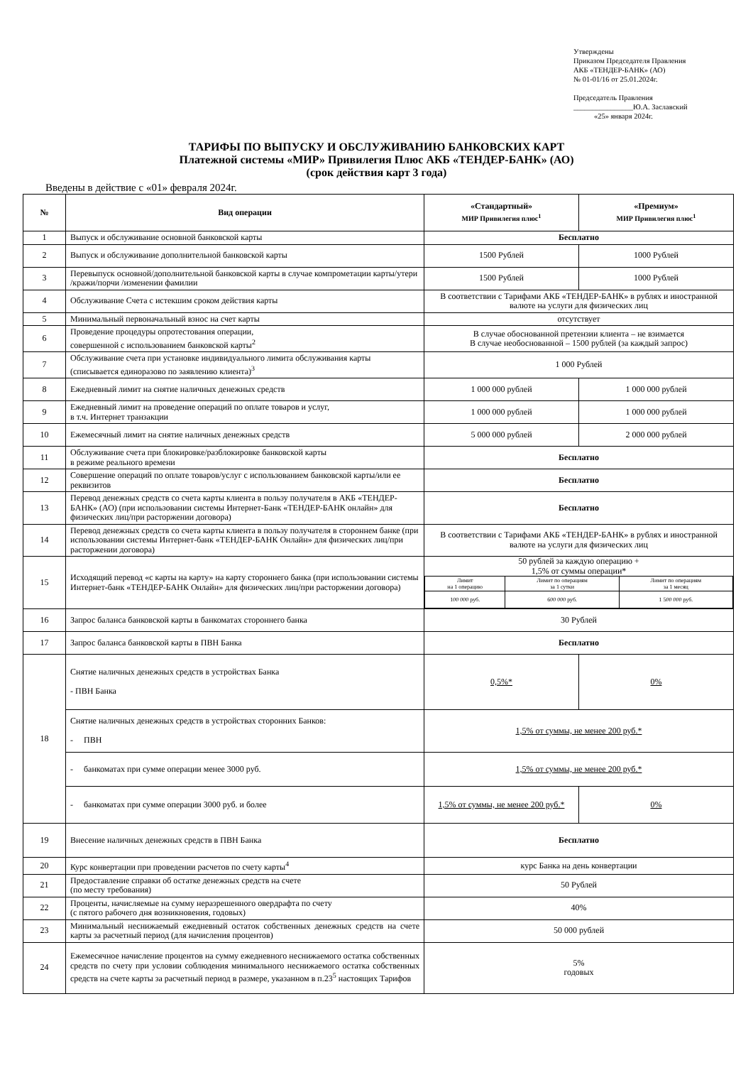Утверждены
Приказом Председателя Правления
АКБ «ТЕНДЕР-БАНК» (АО)
№ 01-01/16 от 25.01.2024г.
Председатель Правления
________________Ю.А. Заславский
«25» января 2024г.
ТАРИФЫ ПО ВЫПУСКУ И ОБСЛУЖИВАНИЮ БАНКОВСКИХ КАРТ
Платежной системы «МИР» Привилегия Плюс АКБ «ТЕНДЕР-БАНК» (АО)
(срок действия карт 3 года)
Введены в действие с «01» февраля 2024г.
| № | Вид операции | «Стандартный» МИР Привилегия плюс<sup>1</sup> | «Премиум» МИР Привилегия плюс<sup>1</sup> |
| --- | --- | --- | --- |
| 1 | Выпуск и обслуживание основной банковской карты | Бесплатно | |
| 2 | Выпуск и обслуживание дополнительной банковской карты | 1500 Рублей | 1000 Рублей |
| 3 | Перевыпуск основной/дополнительной банковской карты в случае компрометации карты/утери /кражи/порчи /изменении фамилии | 1500 Рублей | 1000 Рублей |
| 4 | Обслуживание Счета с истекшим сроком действия карты | В соответствии с Тарифами АКБ «ТЕНДЕР-БАНК» в рублях и иностранной валюте на услуги для физических лиц | |
| 5 | Минимальный первоначальный взнос на счет карты | отсутствует | |
| 6 | Проведение процедуры опротестования операции, совершенной с использованием банковской карты<sup>2</sup> | В случае обоснованной претензии клиента – не взимается В случае необоснованной – 1500 рублей (за каждый запрос) | |
| 7 | Обслуживание счета при установке индивидуального лимита обслуживания карты (списывается единоразово по заявлению клиента)<sup>3</sup> | 1 000 Рублей | |
| 8 | Ежедневный лимит на снятие наличных денежных средств | 1 000 000 рублей | 1 000 000 рублей |
| 9 | Ежедневный лимит на проведение операций по оплате товаров и услуг, в т.ч. Интернет транзакции | 1 000 000 рублей | 1 000 000 рублей |
| 10 | Ежемесячный лимит на снятие наличных денежных средств | 5 000 000 рублей | 2 000 000 рублей |
| 11 | Обслуживание счета при блокировке/разблокировке банковской карты в режиме реального времени | Бесплатно | |
| 12 | Совершение операций по оплате товаров/услуг с использованием банковской карты/или ее реквизитов | Бесплатно | |
| 13 | Перевод денежных средств со счета карты клиента в пользу получателя в АКБ «ТЕНДЕР-БАНК» (АО) (при использовании системы Интернет-Банк «ТЕНДЕР-БАНК онлайн» для физических лиц/при расторжении договора) | Бесплатно | |
| 14 | Перевод денежных средств со счета карты клиента в пользу получателя в стороннем банке (при использовании системы Интернет-банк «ТЕНДЕР-БАНК Онлайн» для физических лиц/при расторжении договора) | В соответствии с Тарифами АКБ «ТЕНДЕР-БАНК» в рублях и иностранной валюте на услуги для физических лиц | |
| 15 | Исходящий перевод «с карты на карту» на карту стороннего банка (при использовании системы Интернет-банк «ТЕНДЕР-БАНК Онлайн» для физических лиц/при расторжении договора) | 50 рублей за каждую операцию + 1,5% от суммы операции* / Лимит на 1 операцию / Лимит по операциям за 1 сутки / Лимит по операциям за 1 месяц / / 100 000 руб. / 600 000 руб. / 1 500 000 руб. / | |
| 16 | Запрос баланса банковской карты в банкоматах стороннего банка | 30 Рублей | |
| 17 | Запрос баланса банковской карты в ПВН Банка | Бесплатно | |
| 18 | Снятие наличных денежных средств в устройствах Банка - ПВН Банка | 0,5%* | 0% |
| | Снятие наличных денежных средств в устройствах сторонних Банков: - ПВН | 1,5% от суммы, не менее 200 руб.* | |
| | - банкоматах при сумме операции менее 3000 руб. | 1,5% от суммы, не менее 200 руб.* | |
| | - банкоматах при сумме операции 3000 руб. и более | 1,5% от суммы, не менее 200 руб.* | 0% |
| 19 | Внесение наличных денежных средств в ПВН Банка | Бесплатно | |
| 20 | Курс конвертации при проведении расчетов по счету карты<sup>4</sup> | курс Банка на день конвертации | |
| 21 | Предоставление справки об остатке денежных средств на счете (по месту требования) | 50 Рублей | |
| 22 | Проценты, начисляемые на сумму неразрешенного овердрафта по счету (с пятого рабочего дня возникновения, годовых) | 40% | |
| 23 | Минимальный неснижаемый ежедневный остаток собственных денежных средств на счете карты за расчетный период (для начисления процентов) | 50 000 рублей | |
| 24 | Ежемесячное начисление процентов на сумму ежедневного неснижаемого остатка собственных средств по счету при условии соблюдения минимального неснижаемого остатка собственных средств на счете карты за расчетный период в размере, указанном в п.23<sup>5</sup> настоящих Тарифов | 5% годовых | |